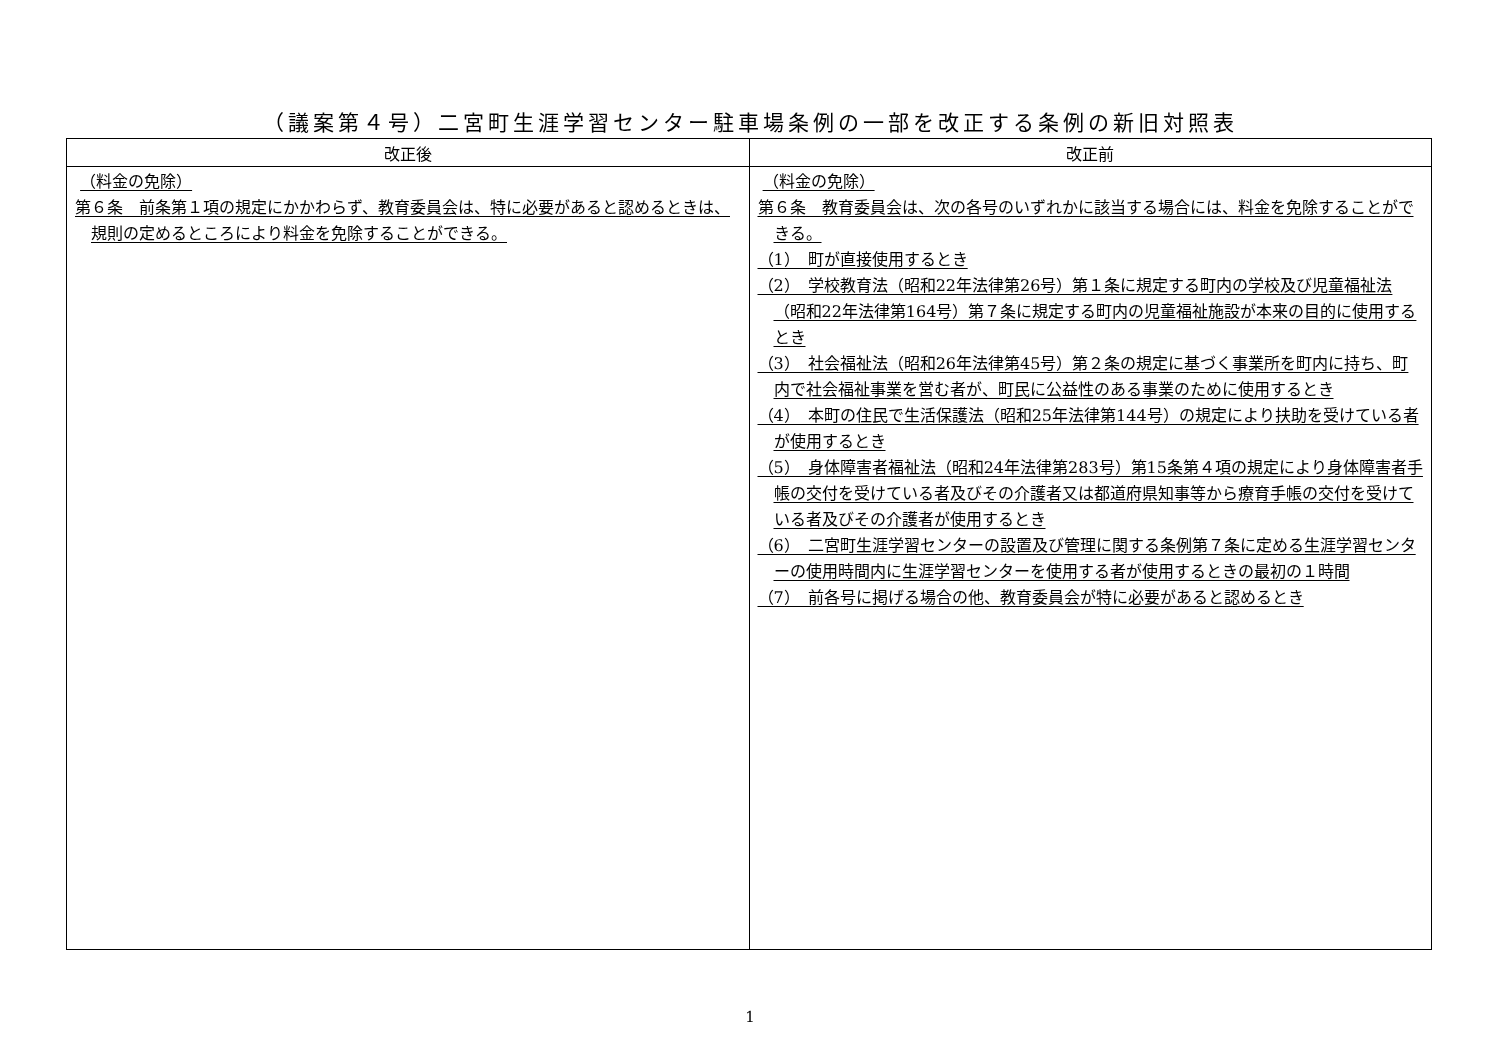（議案第４号）二宮町生涯学習センター駐車場条例の一部を改正する条例の新旧対照表
| 改正後 | 改正前 |
| --- | --- |
| （料金の免除） 第６条 前条第１項の規定にかかわらず、教育委員会は、特に必要があると認めるときは、規則の定めるところにより料金を免除することができる。 | （料金の免除） 第６条 教育委員会は、次の各号のいずれかに該当する場合には、料金を免除することができる。 （1） 町が直接使用するとき （2） 学校教育法（昭和22年法律第26号）第１条に規定する町内の学校及び児童福祉法（昭和22年法律第164号）第７条に規定する町内の児童福祉施設が本来の目的に使用するとき （3） 社会福祉法（昭和26年法律第45号）第２条の規定に基づく事業所を町内に持ち、町内で社会福祉事業を営む者が、町民に公益性のある事業のために使用するとき （4） 本町の住民で生活保護法（昭和25年法律第144号）の規定により扶助を受けている者が使用するとき （5） 身体障害者福祉法（昭和24年法律第283号）第15条第４項の規定により身体障害者手帳の交付を受けている者及びその介護者又は都道府県知事等から療育手帳の交付を受けている者及びその介護者が使用するとき （6） 二宮町生涯学習センターの設置及び管理に関する条例第７条に定める生涯学習センターの使用時間内に生涯学習センターを使用する者が使用するときの最初の１時間 （7） 前各号に掲げる場合の他、教育委員会が特に必要があると認めるとき |
1